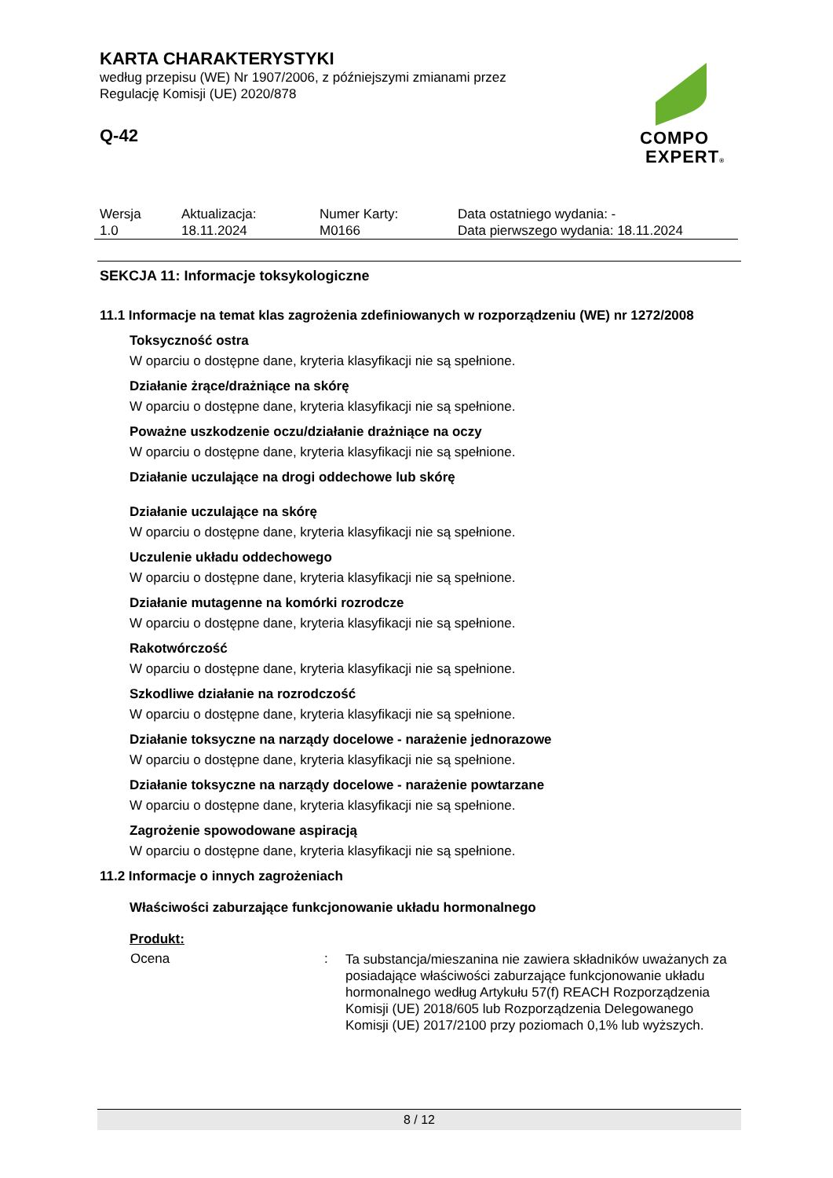KARTA CHARAKTERYSTYKI
według przepisu (WE) Nr 1907/2006, z późniejszymi zmianami przez
Regulację Komisji (UE) 2020/878
Q-42
COMPO
EXPERT®
| Wersja 1.0 | Aktualizacja: 18.11.2024 | Numer Karty: M0166 | Data ostatniego wydania: - Data pierwszego wydania: 18.11.2024 |
SEKCJA 11: Informacje toksykologiczne
11.1 Informacje na temat klas zagrożenia zdefiniowanych w rozporządzeniu (WE) nr 1272/2008
Toksyczność ostra
W oparciu o dostępne dane, kryteria klasyfikacji nie są spełnione.
Działanie żrące/drażniące na skórę
W oparciu o dostępne dane, kryteria klasyfikacji nie są spełnione.
Poważne uszkodzenie oczu/działanie drażniące na oczy
W oparciu o dostępne dane, kryteria klasyfikacji nie są spełnione.
Działanie uczulające na drogi oddechowe lub skórę
Działanie uczulające na skórę
W oparciu o dostępne dane, kryteria klasyfikacji nie są spełnione.
Uczulenie układu oddechowego
W oparciu o dostępne dane, kryteria klasyfikacji nie są spełnione.
Działanie mutagenne na komórki rozrodcze
W oparciu o dostępne dane, kryteria klasyfikacji nie są spełnione.
Rakotwórczość
W oparciu o dostępne dane, kryteria klasyfikacji nie są spełnione.
Szkodliwe działanie na rozrodczość
W oparciu o dostępne dane, kryteria klasyfikacji nie są spełnione.
Działanie toksyczne na narządy docelowe - narażenie jednorazowe
W oparciu o dostępne dane, kryteria klasyfikacji nie są spełnione.
Działanie toksyczne na narządy docelowe - narażenie powtarzane
W oparciu o dostępne dane, kryteria klasyfikacji nie są spełnione.
Zagrożenie spowodowane aspiracją
W oparciu o dostępne dane, kryteria klasyfikacji nie są spełnione.
11.2 Informacje o innych zagrożeniach
Właściwości zaburzające funkcjonowanie układu hormonalnego
Produkt:
| Ocena | : | Ta substancja/mieszanina nie zawiera składników uważanych za posiadające właściwości zaburzające funkcjonowanie układu hormonalnego według Artykułu 57(f) REACH Rozporządzenia Komisji (UE) 2018/605 lub Rozporządzenia Delegowanego Komisji (UE) 2017/2100 przy poziomach 0,1% lub wyższych. |
8 / 12